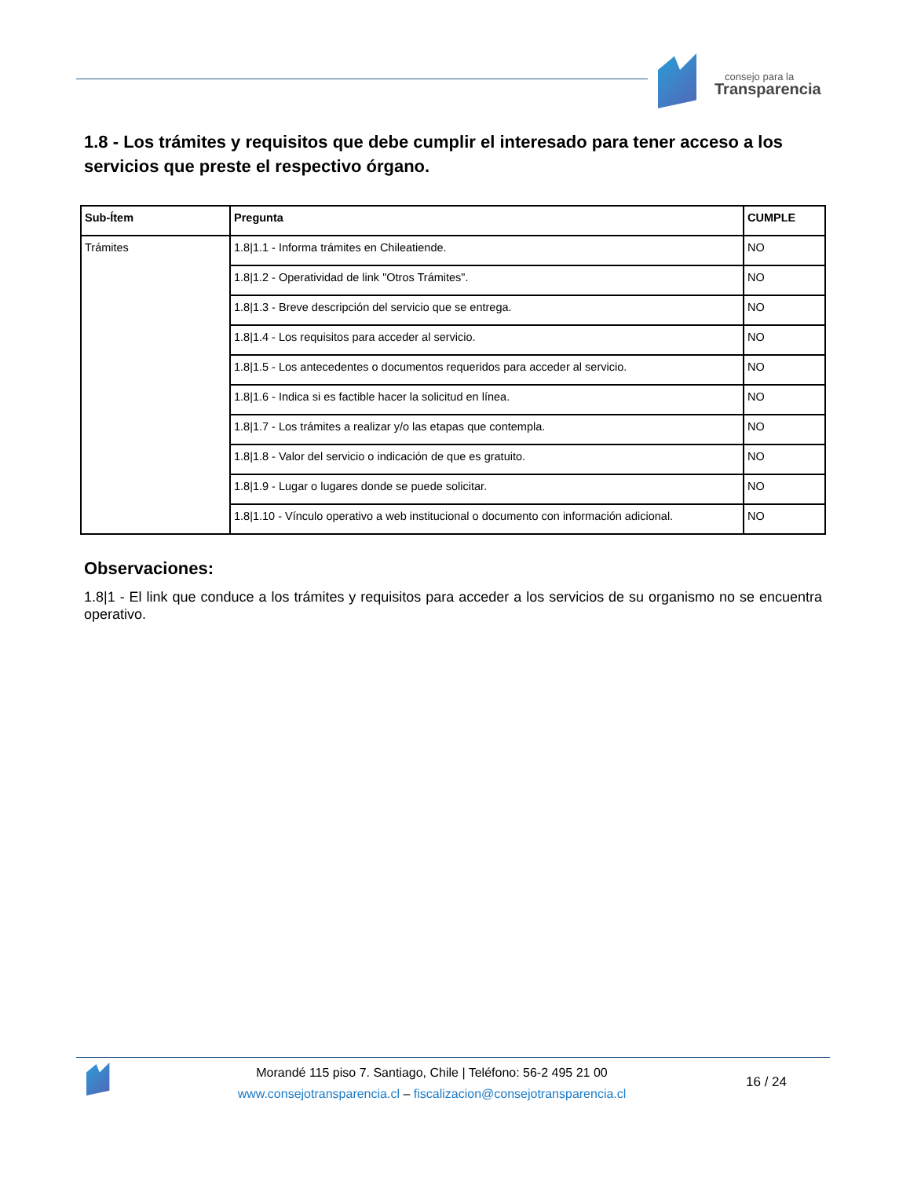consejo para la
Transparencia
1.8 - Los trámites y requisitos que debe cumplir el interesado para tener acceso a los servicios que preste el respectivo órgano.
| Sub-Ítem | Pregunta | CUMPLE |
| --- | --- | --- |
| Trámites | 1.8/1.1 - Informa trámites en Chileatiende. | NO |
| | 1.8/1.2 - Operatividad de link "Otros Trámites". | NO |
| | 1.8/1.3 - Breve descripción del servicio que se entrega. | NO |
| | 1.8/1.4 - Los requisitos para acceder al servicio. | NO |
| | 1.8/1.5 - Los antecedentes o documentos requeridos para acceder al servicio. | NO |
| | 1.8/1.6 - Indica si es factible hacer la solicitud en línea. | NO |
| | 1.8/1.7 - Los trámites a realizar y/o las etapas que contempla. | NO |
| | 1.8/1.8 - Valor del servicio o indicación de que es gratuito. | NO |
| | 1.8/1.9 - Lugar o lugares donde se puede solicitar. | NO |
| | 1.8/1.10 - Vínculo operativo a web institucional o documento con información adicional. | NO |
Observaciones:
1.8|1 - El link que conduce a los trámites y requisitos para acceder a los servicios de su organismo no se encuentra operativo.
Morandé 115 piso 7. Santiago, Chile | Teléfono: 56-2 495 21 00
www.consejotransparencia.cl – fiscalizacion@consejotransparencia.cl
16 / 24